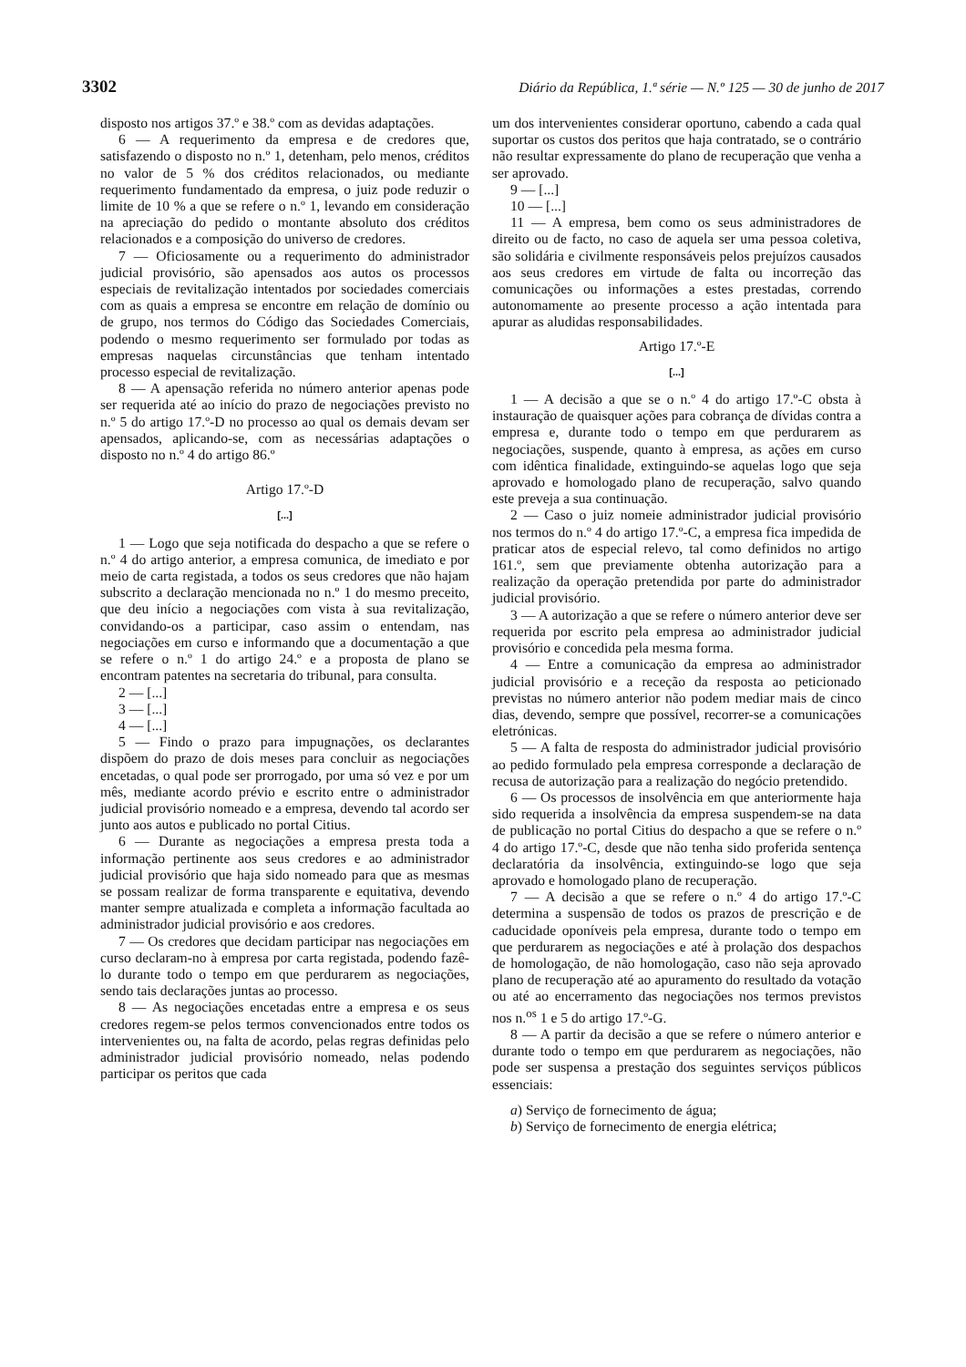3302 Diário da República, 1.ª série — N.º 125 — 30 de junho de 2017
disposto nos artigos 37.º e 38.º com as devidas adaptações.
6 — A requerimento da empresa e de credores que, satisfazendo o disposto no n.º 1, detenham, pelo menos, créditos no valor de 5 % dos créditos relacionados, ou mediante requerimento fundamentado da empresa, o juiz pode reduzir o limite de 10 % a que se refere o n.º 1, levando em consideração na apreciação do pedido o montante absoluto dos créditos relacionados e a composição do universo de credores.
7 — Oficiosamente ou a requerimento do administrador judicial provisório, são apensados aos autos os processos especiais de revitalização intentados por sociedades comerciais com as quais a empresa se encontre em relação de domínio ou de grupo, nos termos do Código das Sociedades Comerciais, podendo o mesmo requerimento ser formulado por todas as empresas naquelas circunstâncias que tenham intentado processo especial de revitalização.
8 — A apensação referida no número anterior apenas pode ser requerida até ao início do prazo de negociações previsto no n.º 5 do artigo 17.º-D no processo ao qual os demais devam ser apensados, aplicando-se, com as necessárias adaptações o disposto no n.º 4 do artigo 86.º
Artigo 17.º-D
[...]
1 — Logo que seja notificada do despacho a que se refere o n.º 4 do artigo anterior, a empresa comunica, de imediato e por meio de carta registada, a todos os seus credores que não hajam subscrito a declaração mencionada no n.º 1 do mesmo preceito, que deu início a negociações com vista à sua revitalização, convidando-os a participar, caso assim o entendam, nas negociações em curso e informando que a documentação a que se refere o n.º 1 do artigo 24.º e a proposta de plano se encontram patentes na secretaria do tribunal, para consulta.
2 — [...]
3 — [...]
4 — [...]
5 — Findo o prazo para impugnações, os declarantes dispõem do prazo de dois meses para concluir as negociações encetadas, o qual pode ser prorrogado, por uma só vez e por um mês, mediante acordo prévio e escrito entre o administrador judicial provisório nomeado e a empresa, devendo tal acordo ser junto aos autos e publicado no portal Citius.
6 — Durante as negociações a empresa presta toda a informação pertinente aos seus credores e ao administrador judicial provisório que haja sido nomeado para que as mesmas se possam realizar de forma transparente e equitativa, devendo manter sempre atualizada e completa a informação facultada ao administrador judicial provisório e aos credores.
7 — Os credores que decidam participar nas negociações em curso declaram-no à empresa por carta registada, podendo fazê-lo durante todo o tempo em que perdurarem as negociações, sendo tais declarações juntas ao processo.
8 — As negociações encetadas entre a empresa e os seus credores regem-se pelos termos convencionados entre todos os intervenientes ou, na falta de acordo, pelas regras definidas pelo administrador judicial provisório nomeado, nelas podendo participar os peritos que cada
um dos intervenientes considerar oportuno, cabendo a cada qual suportar os custos dos peritos que haja contratado, se o contrário não resultar expressamente do plano de recuperação que venha a ser aprovado.
9 — [...]
10 — [...]
11 — A empresa, bem como os seus administradores de direito ou de facto, no caso de aquela ser uma pessoa coletiva, são solidária e civilmente responsáveis pelos prejuízos causados aos seus credores em virtude de falta ou incorreção das comunicações ou informações a estes prestadas, correndo autonomamente ao presente processo a ação intentada para apurar as aludidas responsabilidades.
Artigo 17.º-E
[...]
1 — A decisão a que se o n.º 4 do artigo 17.º-C obsta à instauração de quaisquer ações para cobrança de dívidas contra a empresa e, durante todo o tempo em que perdurarem as negociações, suspende, quanto à empresa, as ações em curso com idêntica finalidade, extinguindo-se aquelas logo que seja aprovado e homologado plano de recuperação, salvo quando este preveja a sua continuação.
2 — Caso o juiz nomeie administrador judicial provisório nos termos do n.º 4 do artigo 17.º-C, a empresa fica impedida de praticar atos de especial relevo, tal como definidos no artigo 161.º, sem que previamente obtenha autorização para a realização da operação pretendida por parte do administrador judicial provisório.
3 — A autorização a que se refere o número anterior deve ser requerida por escrito pela empresa ao administrador judicial provisório e concedida pela mesma forma.
4 — Entre a comunicação da empresa ao administrador judicial provisório e a receção da resposta ao peticionado previstas no número anterior não podem mediar mais de cinco dias, devendo, sempre que possível, recorrer-se a comunicações eletrónicas.
5 — A falta de resposta do administrador judicial provisório ao pedido formulado pela empresa corresponde a declaração de recusa de autorização para a realização do negócio pretendido.
6 — Os processos de insolvência em que anteriormente haja sido requerida a insolvência da empresa suspendem-se na data de publicação no portal Citius do despacho a que se refere o n.º 4 do artigo 17.º-C, desde que não tenha sido proferida sentença declaratória da insolvência, extinguindo-se logo que seja aprovado e homologado plano de recuperação.
7 — A decisão a que se refere o n.º 4 do artigo 17.º-C determina a suspensão de todos os prazos de prescrição e de caducidade oponíveis pela empresa, durante todo o tempo em que perdurarem as negociações e até à prolação dos despachos de homologação, de não homologação, caso não seja aprovado plano de recuperação até ao apuramento do resultado da votação ou até ao encerramento das negociações nos termos previstos nos n.<sup>os</sup> 1 e 5 do artigo 17.º-G.
8 — A partir da decisão a que se refere o número anterior e durante todo o tempo em que perdurarem as negociações, não pode ser suspensa a prestação dos seguintes serviços públicos essenciais:
a) Serviço de fornecimento de água;
b) Serviço de fornecimento de energia elétrica;